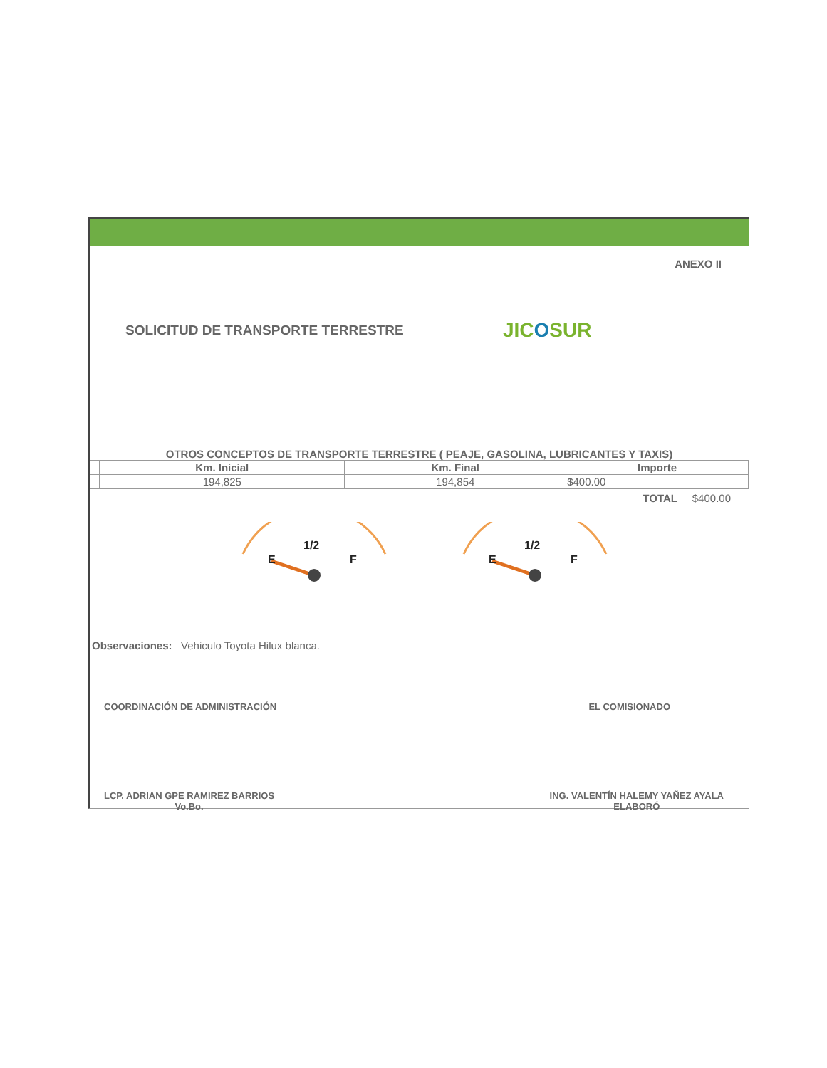ANEXO II
SOLICITUD DE TRANSPORTE TERRESTRE
JICOSUR
OTROS CONCEPTOS DE TRANSPORTE TERRESTRE ( PEAJE, GASOLINA, LUBRICANTES Y TAXIS)
| | Km. Inicial | Km. Final | Importe |
| --- | --- | --- | --- |
| | 194,825 | 194,854 | $400.00 |
TOTAL $400.00
1/2
E
F
1/2
E
F
Observaciones: Vehiculo Toyota Hilux blanca.
COORDINACIÓN DE ADMINISTRACIÓN EL COMISIONADO
LCP. ADRIAN GPE RAMIREZ BARRIOS
Vo.Bo.
ING. VALENTÍN HALEMY YAÑEZ AYALA
ELABORÓ